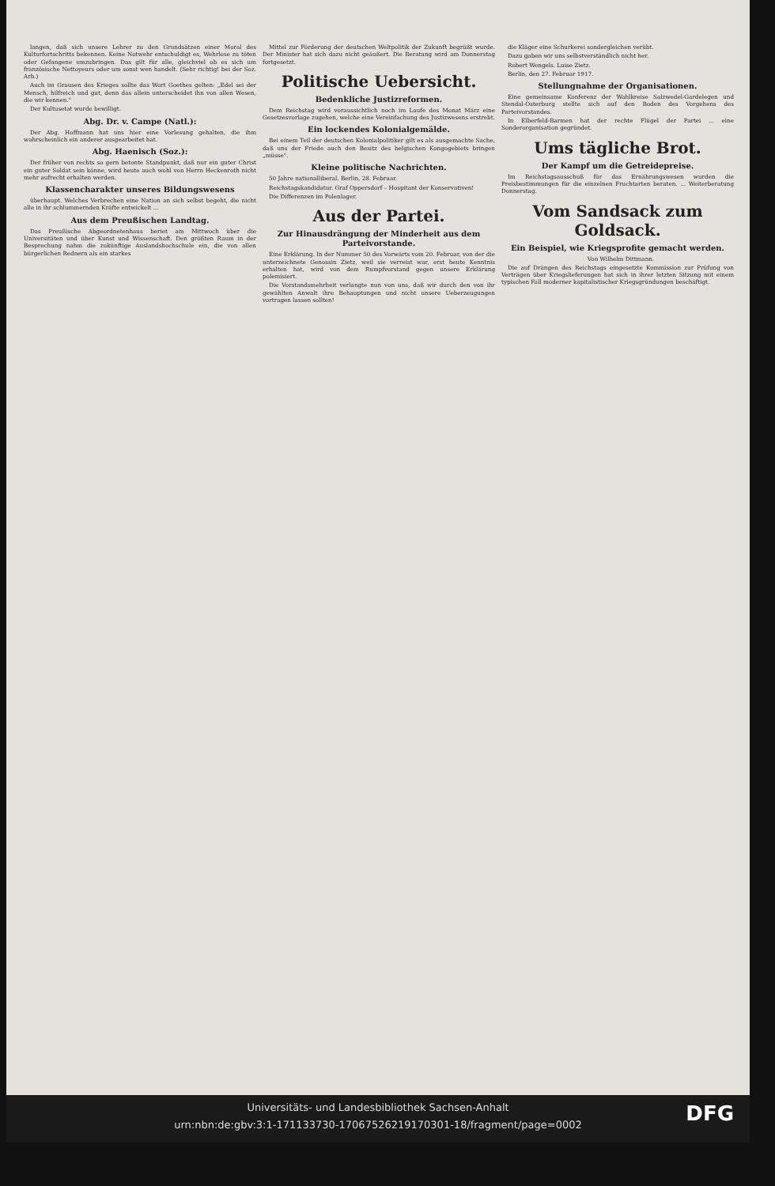langen, daß sich unsere Lehrer zu den Grundsätzen einer Moral des Kulturfortschritts bekennen. Keine Notwehr entschuldigt es, Wehrlose zu töten oder Gefangene umzubringen. Das gilt für alle, gleichviel ob es sich um französische Nettoyeurs oder um sonst wen handelt. (Sehr richtig! bei der Soz. Arb.)
Auch im Grausen des Krieges sollte das Wort Goethes gelten: „Edel sei der Mensch, hilfreich und gut, denn das allein unterscheidet ihn von allen Wesen, die wir kennen."
Der Kultusetat wurde bewilligt.
Abg. Dr. v. Campe (Natl.):
Der Abg. Hoffmann hat uns hier eine Vorlesung gehalten, die ihm wahrscheinlich ein anderer ausgearbeitet hat.
Abg. Haenisch (Soz.):
Der früher von rechts so gern betonte Standpunkt, daß nur ein guter Christ ein guter Soldat sein könne, wird heute auch wohl von Herrn Heckenroth nicht mehr aufrecht erhalten werden.
Klassencharakter unseres Bildungswesens
überhaupt. Welches Verbrechen eine Nation an sich selbst begeht, die nicht alle in ihr schlummernden Kräfte entwickelt ...
Aus dem Preußischen Landtag.
Das Preußische Abgeordnetenhaus beriet am Mittwoch über die Universitäten und über Kunst und Wissenschaft. Den größten Raum in der Besprechung nahm die zukünftige Auslandshochschule ein, die von allen bürgerlichen Rednern als ein starkes
Mittel zur Förderung der deutschen Weltpolitik der Zukunft begrüßt wurde. Der Minister hat sich dazu nicht geäußert. Die Beratung wird am Donnerstag fortgesetzt.
Politische Uebersicht.
Bedenkliche Justizreformen.
Dem Reichstag wird voraussichtlich noch im Laufe des Monat März eine Gesetzesvorlage zugehen, welche eine Vereinfachung des Justizwesens erstrebt.
Ein lockendes Kolonialgemälde.
Bei einem Teil der deutschen Kolonialpolitiker gilt es als ausgemachte Sache, daß uns der Friede auch den Besitz des belgischen Kongogebiets bringen „müsse".
Kleine politische Nachrichten.
50 Jahre nationalliberal. Berlin, 28. Februar.
Reichstagskandidatur. Graf Oppersdorf – Hospitant der Konservativen!
Die Differenzen im Polenlager.
Aus der Partei.
Zur Hinausdrängung der Minderheit aus dem Parteivorstande.
Eine Erklärung. In der Nummer 50 des Vorwärts vom 20. Februar, von der die unterzeichnete Genossin Zietz, weil sie verreist war, erst heute Kenntnis erhalten hat, wird von dem Rumpfvorstand gegen unsere Erklärung polemisiert.
Die Vorstandsmehrheit verlangte nun von uns, daß wir durch den von ihr gewählten Anwalt ihre Behauptungen und nicht unsere Ueberzeugungen vortragen lassen sollten!
die Kläger eine Schurkerei sondergleichen verübt.
Dazu gaben wir uns selbstverständlich nicht her.
Robert Wengels. Luise Zietz.
Berlin, den 27. Februar 1917.
Stellungnahme der Organisationen.
Eine gemeinsame Konferenz der Wahlkreise Salzwedel-Gardelegen und Stendal-Osterburg stellte sich auf den Boden des Vorgehens des Parteivorstandes.
In Elberfeld-Barmen hat der rechte Flügel der Partei ... eine Sonderorganisation gegründet.
Ums tägliche Brot.
Der Kampf um die Getreidepreise.
Im Reichstagsausschuß für das Ernährungswesen wurden die Preisbestimmungen für die einzelnen Fruchtarten beraten. ... Weiterberatung Donnerstag.
Vom Sandsack zum Goldsack.
Ein Beispiel, wie Kriegsprofite gemacht werden.
Von Wilhelm Dittmann.
Die auf Drängen des Reichstags eingesetzte Kommission zur Prüfung von Verträgen über Kriegslieferungen hat sich in ihrer letzten Sitzung mit einem typischen Fall moderner kapitalistischer Kriegsgründungen beschäftigt.
Universitäts- und Landesbibliothek Sachsen-Anhalt
urn:nbn:de:gbv:3:1-171133730-17067526219170301-18/fragment/page=0002
DFG